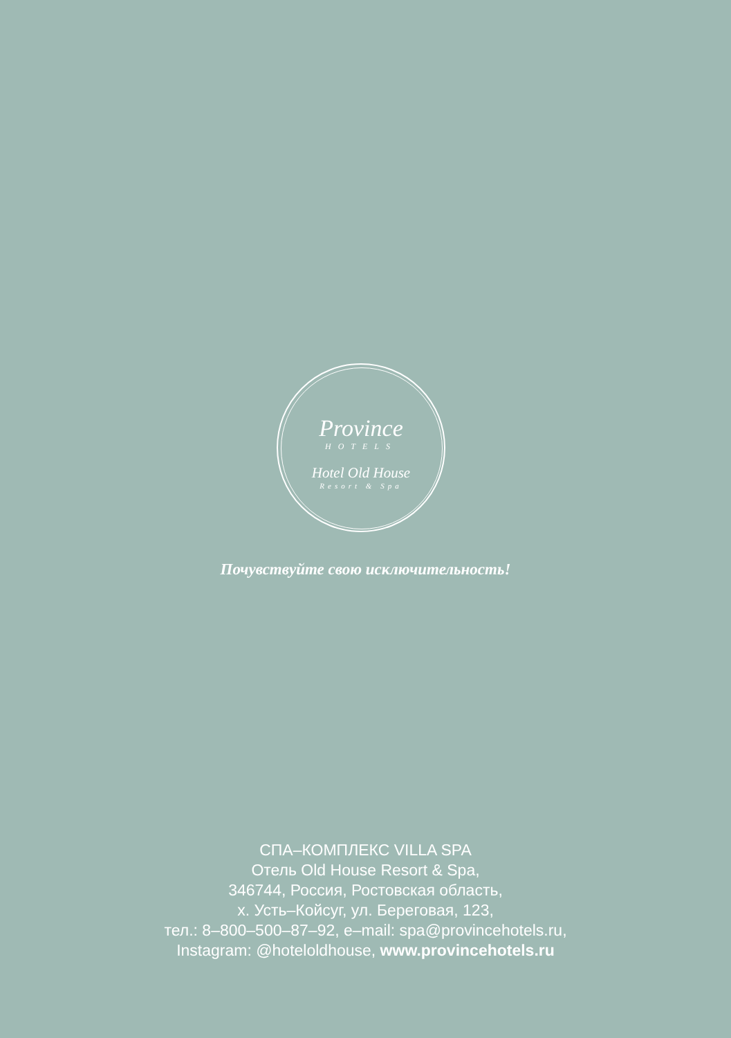Province
HOTELS
Hotel Old House
Resort & Spa
Почувствуйте свою исключительность!
СПА–КОМПЛЕКС VILLA SPA
Отель Old House Resort & Spa,
346744, Россия, Ростовская область,
х. Усть–Койсуг, ул. Береговая, 123,
тел.: 8–800–500–87–92, e–mail: spa@provincehotels.ru,
Instagram: @hoteloldhouse, www.provincehotels.ru